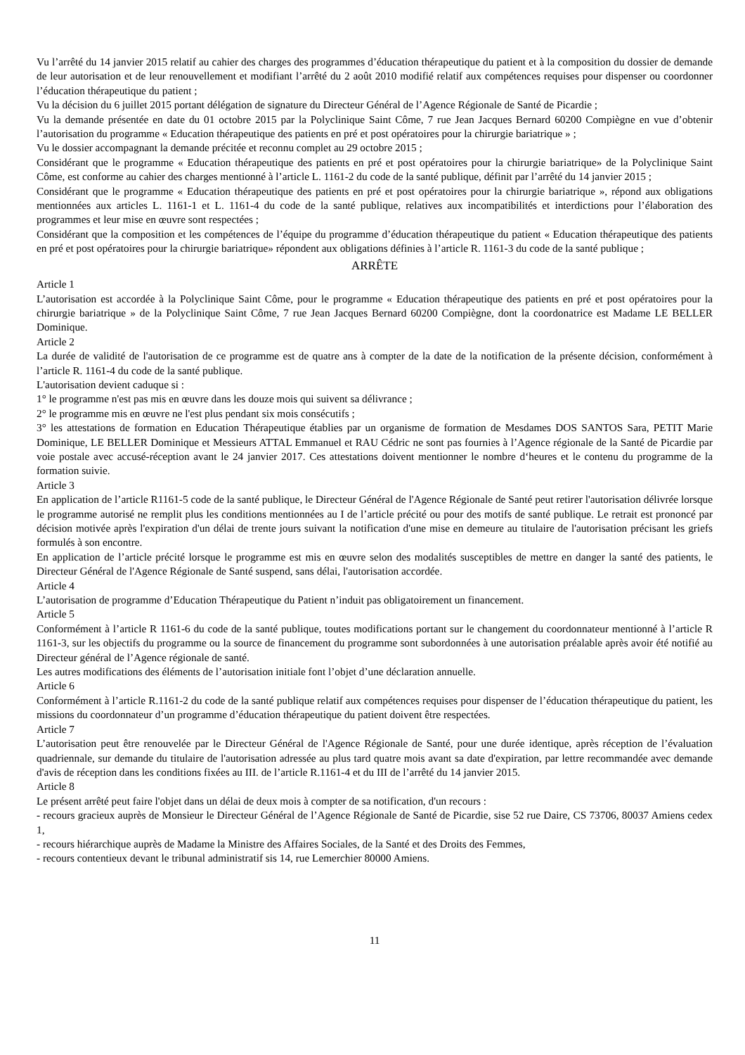Vu l’arrêté du 14 janvier 2015 relatif au cahier des charges des programmes d’éducation thérapeutique du patient et à la composition du dossier de demande de leur autorisation et de leur renouvellement et modifiant l’arrêté du 2 août 2010 modifié relatif aux compétences requises pour dispenser ou coordonner l’éducation thérapeutique du patient ;
Vu la décision du 6 juillet 2015 portant délégation de signature du Directeur Général de l’Agence Régionale de Santé de Picardie ;
Vu la demande présentée en date du 01 octobre 2015 par la Polyclinique Saint Côme, 7 rue Jean Jacques Bernard 60200 Compiègne en vue d’obtenir l’autorisation du programme « Education thérapeutique des patients en pré et post opératoires pour la chirurgie bariatrique » ;
Vu le dossier accompagnant la demande précitée et reconnu complet au 29 octobre 2015 ;
Considérant que le programme « Education thérapeutique des patients en pré et post opératoires pour la chirurgie bariatrique» de la Polyclinique Saint Côme, est conforme au cahier des charges mentionné à l’article L. 1161-2 du code de la santé publique, définit par l’arrêté du 14 janvier 2015 ;
Considérant que le programme « Education thérapeutique des patients en pré et post opératoires pour la chirurgie bariatrique », répond aux obligations mentionnées aux articles L. 1161-1 et L. 1161-4 du code de la santé publique, relatives aux incompatibilités et interdictions pour l’élaboration des programmes et leur mise en œuvre sont respectées ;
Considérant que la composition et les compétences de l’équipe du programme d’éducation thérapeutique du patient « Education thérapeutique des patients en pré et post opératoires pour la chirurgie bariatrique» répondent aux obligations définies à l’article R. 1161-3 du code de la santé publique ;
ARRÊTE
Article 1
L’autorisation est accordée à la Polyclinique Saint Côme, pour le programme « Education thérapeutique des patients en pré et post opératoires pour la chirurgie bariatrique » de la Polyclinique Saint Côme, 7 rue Jean Jacques Bernard 60200 Compiègne, dont la coordonatrice est Madame LE BELLER Dominique.
Article 2
La durée de validité de l'autorisation de ce programme est de quatre ans à compter de la date de la notification de la présente décision, conformément à l’article R. 1161-4 du code de la santé publique.
L'autorisation devient caduque si :
1° le programme n'est pas mis en œuvre dans les douze mois qui suivent sa délivrance ;
2° le programme mis en œuvre ne l'est plus pendant six mois consécutifs ;
3° les attestations de formation en Education Thérapeutique établies par un organisme de formation de Mesdames DOS SANTOS Sara, PETIT Marie Dominique, LE BELLER Dominique et Messieurs ATTAL Emmanuel et RAU Cédric ne sont pas fournies à l’Agence régionale de la Santé de Picardie par voie postale avec accusé-réception avant le 24 janvier 2017. Ces attestations doivent mentionner le nombre d‘heures et le contenu du programme de la formation suivie.
Article 3
En application de l’article R1161-5 code de la santé publique, le Directeur Général de l'Agence Régionale de Santé peut retirer l'autorisation délivrée lorsque le programme autorisé ne remplit plus les conditions mentionnées au I de l’article précité ou pour des motifs de santé publique. Le retrait est prononcé par décision motivée après l'expiration d'un délai de trente jours suivant la notification d'une mise en demeure au titulaire de l'autorisation précisant les griefs formulés à son encontre.
En application de l’article précité lorsque le programme est mis en œuvre selon des modalités susceptibles de mettre en danger la santé des patients, le Directeur Général de l'Agence Régionale de Santé suspend, sans délai, l'autorisation accordée.
Article 4
L’autorisation de programme d’Education Thérapeutique du Patient n’induit pas obligatoirement un financement.
Article 5
Conformément à l’article R 1161-6 du code de la santé publique, toutes modifications portant sur le changement du coordonnateur mentionné à l’article R 1161-3, sur les objectifs du programme ou la source de financement du programme sont subordonnées à une autorisation préalable après avoir été notifié au Directeur général de l’Agence régionale de santé.
Les autres modifications des éléments de l’autorisation initiale font l’objet d’une déclaration annuelle.
Article 6
Conformément à l’article R.1161-2 du code de la santé publique relatif aux compétences requises pour dispenser de l’éducation thérapeutique du patient, les missions du coordonnateur d’un programme d’éducation thérapeutique du patient doivent être respectées.
Article 7
L’autorisation peut être renouvelée par le Directeur Général de l'Agence Régionale de Santé, pour une durée identique, après réception de l’évaluation quadriennale, sur demande du titulaire de l'autorisation adressée au plus tard quatre mois avant sa date d'expiration, par lettre recommandée avec demande d'avis de réception dans les conditions fixées au III. de l’article R.1161-4 et du III de l’arrêté du 14 janvier 2015.
Article 8
Le présent arrêté peut faire l'objet dans un délai de deux mois à compter de sa notification, d'un recours :
- recours gracieux auprès de Monsieur le Directeur Général de l’Agence Régionale de Santé de Picardie, sise 52 rue Daire, CS 73706, 80037 Amiens cedex 1,
- recours hiérarchique auprès de Madame la Ministre des Affaires Sociales, de la Santé et des Droits des Femmes,
- recours contentieux devant le tribunal administratif sis 14, rue Lemerchier 80000 Amiens.
11